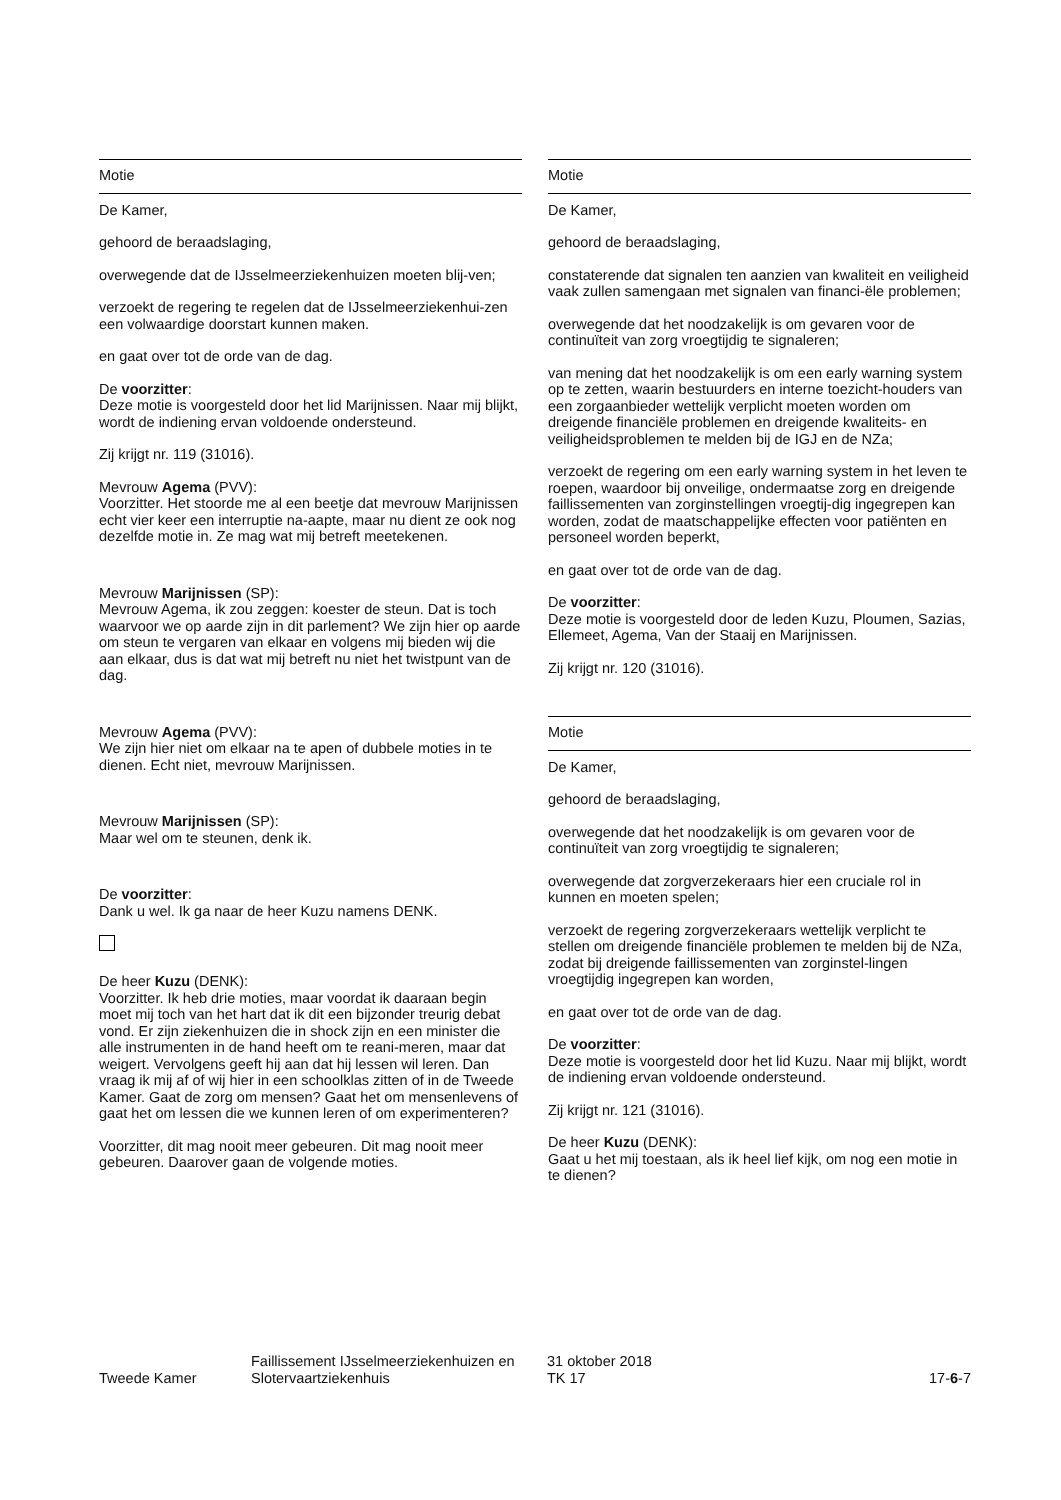Motie
De Kamer,
gehoord de beraadslaging,
overwegende dat de IJsselmeerziekenhuizen moeten blij-ven;
verzoekt de regering te regelen dat de IJsselmeerziekenhui-zen een volwaardige doorstart kunnen maken.
en gaat over tot de orde van de dag.
De voorzitter:
Deze motie is voorgesteld door het lid Marijnissen. Naar mij blijkt, wordt de indiening ervan voldoende ondersteund.
Zij krijgt nr. 119 (31016).
Mevrouw Agema (PVV):
Voorzitter. Het stoorde me al een beetje dat mevrouw Marijnissen echt vier keer een interruptie na-aapte, maar nu dient ze ook nog dezelfde motie in. Ze mag wat mij betreft meetekenen.
Mevrouw Marijnissen (SP):
Mevrouw Agema, ik zou zeggen: koester de steun. Dat is toch waarvoor we op aarde zijn in dit parlement? We zijn hier op aarde om steun te vergaren van elkaar en volgens mij bieden wij die aan elkaar, dus is dat wat mij betreft nu niet het twistpunt van de dag.
Mevrouw Agema (PVV):
We zijn hier niet om elkaar na te apen of dubbele moties in te dienen. Echt niet, mevrouw Marijnissen.
Mevrouw Marijnissen (SP):
Maar wel om te steunen, denk ik.
De voorzitter:
Dank u wel. Ik ga naar de heer Kuzu namens DENK.
De heer Kuzu (DENK):
Voorzitter. Ik heb drie moties, maar voordat ik daaraan begin moet mij toch van het hart dat ik dit een bijzonder treurig debat vond. Er zijn ziekenhuizen die in shock zijn en een minister die alle instrumenten in de hand heeft om te reani-meren, maar dat weigert. Vervolgens geeft hij aan dat hij lessen wil leren. Dan vraag ik mij af of wij hier in een schoolklas zitten of in de Tweede Kamer. Gaat de zorg om mensen? Gaat het om mensenlevens of gaat het om lessen die we kunnen leren of om experimenteren?
Voorzitter, dit mag nooit meer gebeuren. Dit mag nooit meer gebeuren. Daarover gaan de volgende moties.
Motie
De Kamer,
gehoord de beraadslaging,
constaterende dat signalen ten aanzien van kwaliteit en veiligheid vaak zullen samengaan met signalen van financi-ële problemen;
overwegende dat het noodzakelijk is om gevaren voor de continuïteit van zorg vroegtijdig te signaleren;
van mening dat het noodzakelijk is om een early warning system op te zetten, waarin bestuurders en interne toezicht-houders van een zorgaanbieder wettelijk verplicht moeten worden om dreigende financiële problemen en dreigende kwaliteits- en veiligheidsproblemen te melden bij de IGJ en de NZa;
verzoekt de regering om een early warning system in het leven te roepen, waardoor bij onveilige, ondermaatse zorg en dreigende faillissementen van zorginstellingen vroegtij-dig ingegrepen kan worden, zodat de maatschappelijke effecten voor patiënten en personeel worden beperkt,
en gaat over tot de orde van de dag.
De voorzitter:
Deze motie is voorgesteld door de leden Kuzu, Ploumen, Sazias, Ellemeet, Agema, Van der Staaij en Marijnissen.
Zij krijgt nr. 120 (31016).
Motie
De Kamer,
gehoord de beraadslaging,
overwegende dat het noodzakelijk is om gevaren voor de continuïteit van zorg vroegtijdig te signaleren;
overwegende dat zorgverzekeraars hier een cruciale rol in kunnen en moeten spelen;
verzoekt de regering zorgverzekeraars wettelijk verplicht te stellen om dreigende financiële problemen te melden bij de NZa, zodat bij dreigende faillissementen van zorginstel-lingen vroegtijdig ingegrepen kan worden,
en gaat over tot de orde van de dag.
De voorzitter:
Deze motie is voorgesteld door het lid Kuzu. Naar mij blijkt, wordt de indiening ervan voldoende ondersteund.
Zij krijgt nr. 121 (31016).
De heer Kuzu (DENK):
Gaat u het mij toestaan, als ik heel lief kijk, om nog een motie in te dienen?
Tweede Kamer
Faillissement IJsselmeerziekenhuizen en Slotervaartziekenhuis
31 oktober 2018
TK 17
17-6-7